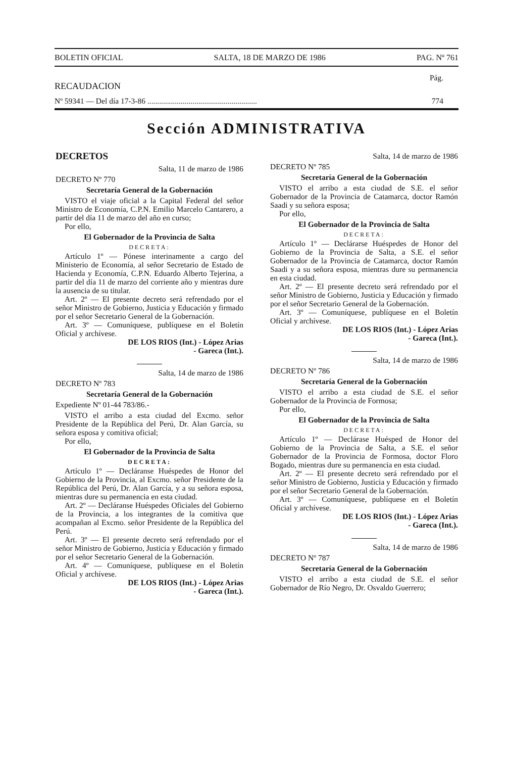BOLETIN OFICIAL SALTA, 18 DE MARZO DE 1986 PAG. Nº 761
Pág.
RECAUDACION
Nº 59341 — Del día 17-3-86 ........................................................ 774
Sección ADMINISTRATIVA
DECRETOS
Salta, 11 de marzo de 1986
DECRETO Nº 770
Secretaría General de la Gobernación
VISTO el viaje oficial a la Capital Federal del señor Ministro de Economía, C.P.N. Emilio Marcelo Cantarero, a partir del día 11 de marzo del año en curso;
Por ello,
El Gobernador de la Provincia de Salta
DECRETA:
Artículo 1º — Pónese interinamente a cargo del Ministerio de Economía, al señor Secretario de Estado de Hacienda y Economía, C.P.N. Eduardo Alberto Tejerina, a partir del día 11 de marzo del corriente año y mientras dure la ausencia de su titular.
Art. 2º — El presente decreto será refrendado por el señor Ministro de Gobierno, Justicia y Educación y firmado por el señor Secretario General de la Gobernación.
Art. 3º — Comuníquese, publíquese en el Boletín Oficial y archívese.
DE LOS RIOS (Int.) - López Arias
- Gareca (Int.).
Salta, 14 de marzo de 1986
DECRETO Nº 783
Secretaría General de la Gobernación
Expediente Nº 01-44 783/86.-
VISTO el arribo a esta ciudad del Excmo. señor Presidente de la República del Perú, Dr. Alan García, su señora esposa y comitiva oficial;
Por ello,
El Gobernador de la Provincia de Salta
DECRETA:
Artículo 1º — Decláranse Huéspedes de Honor del Gobierno de la Provincia, al Excmo. señor Presidente de la República del Perú, Dr. Alan García, y a su señora esposa, mientras dure su permanencia en esta ciudad.
Art. 2º — Decláranse Huéspedes Oficiales del Gobierno de la Provincia, a los integrantes de la comitiva que acompañan al Excmo. señor Presidente de la República del Perú.
Art. 3º — El presente decreto será refrendado por el señor Ministro de Gobierno, Justicia y Educación y firmado por el señor Secretario General de la Gobernación.
Art. 4º — Comuníquese, publíquese en el Boletín Oficial y archívese.
DE LOS RIOS (Int.) - López Arias
- Gareca (Int.).
Salta, 14 de marzo de 1986
DECRETO Nº 785
Secretaría General de la Gobernación
VISTO el arribo a esta ciudad de S.E. el señor Gobernador de la Provincia de Catamarca, doctor Ramón Saadi y su señora esposa;
Por ello,
El Gobernador de la Provincia de Salta
DECRETA:
Artículo 1º — Declárarse Huéspedes de Honor del Gobierno de la Provincia de Salta, a S.E. el señor Gobernador de la Provincia de Catamarca, doctor Ramón Saadi y a su señora esposa, mientras dure su permanencia en esta ciudad.
Art. 2º — El presente decreto será refrendado por el señor Ministro de Gobierno, Justicia y Educación y firmado por el señor Secretario General de la Gobernación.
Art. 3º — Comuníquese, publíquese en el Boletín Oficial y archívese.
DE LOS RIOS (Int.) - López Arias
- Gareca (Int.).
Salta, 14 de marzo de 1986
DECRETO Nº 786
Secretaría General de la Gobernación
VISTO el arribo a esta ciudad de S.E. el señor Gobernador de la Provincia de Formosa;
Por ello,
El Gobernador de la Provincia de Salta
DECRETA:
Artículo 1º — Declárase Huésped de Honor del Gobierno de la Provincia de Salta, a S.E. el señor Gobernador de la Provincia de Formosa, doctor Floro Bogado, mientras dure su permanencia en esta ciudad.
Art. 2º — El presente decreto será refrendado por el señor Ministro de Gobierno, Justicia y Educación y firmado por el señor Secretario General de la Gobernación.
Art. 3º — Comuníquese, publíquese en el Boletín Oficial y archívese.
DE LOS RIOS (Int.) - López Arias
- Gareca (Int.).
Salta, 14 de marzo de 1986
DECRETO Nº 787
Secretaría General de la Gobernación
VISTO el arribo a esta ciudad de S.E. el señor Gobernador de Río Negro, Dr. Osvaldo Guerrero;